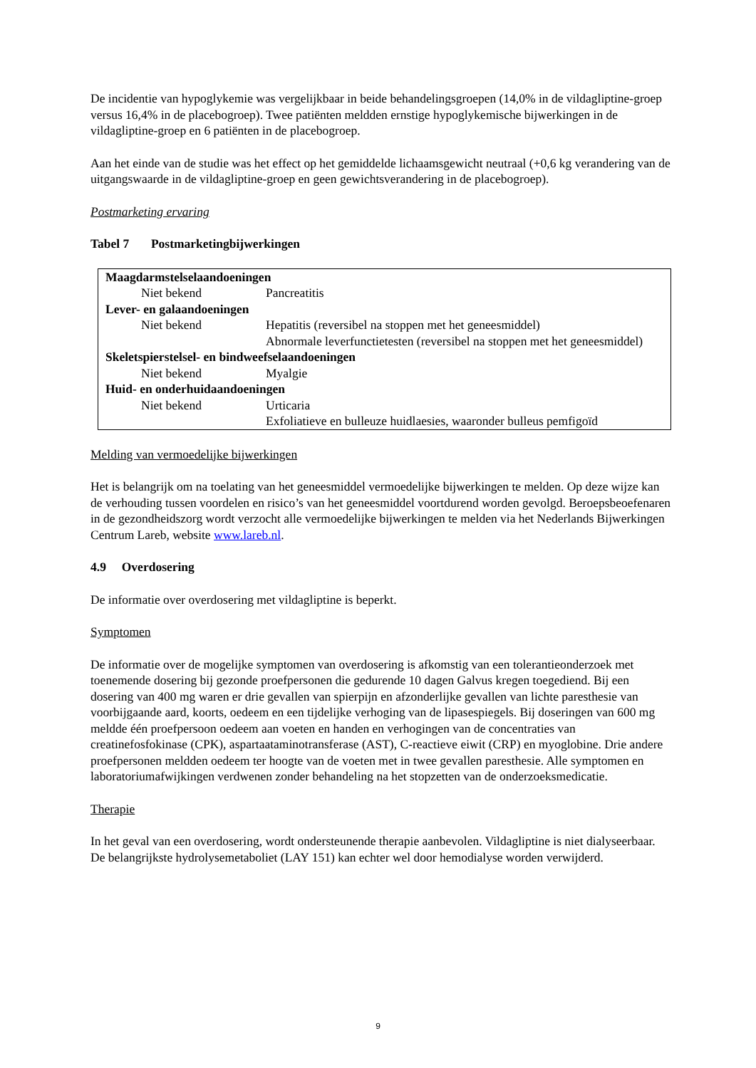De incidentie van hypoglykemie was vergelijkbaar in beide behandelingsgroepen (14,0% in de vildagliptine-groep versus 16,4% in de placebogroep). Twee patiënten meldden ernstige hypoglykemische bijwerkingen in de vildagliptine-groep en 6 patiënten in de placebogroep.
Aan het einde van de studie was het effect op het gemiddelde lichaamsgewicht neutraal (+0,6 kg verandering van de uitgangswaarde in de vildagliptine-groep en geen gewichtsverandering in de placebogroep).
Postmarketing ervaring
Tabel 7 Postmarketingbijwerkingen
| Maagdarmstelselaandoeningen | |
| Niet bekend | Pancreatitis |
| Lever- en galaandoeningen | |
| Niet bekend | Hepatitis (reversibel na stoppen met het geneesmiddel) Abnormale leverfunctietesten (reversibel na stoppen met het geneesmiddel) |
| Skeletspierstelsel- en bindweefselaandoeningen | |
| Niet bekend | Myalgie |
| Huid- en onderhuidaandoeningen | |
| Niet bekend | Urticaria Exfoliatieve en bulleuze huidlaesies, waaronder bulleus pemfigoïd |
Melding van vermoedelijke bijwerkingen
Het is belangrijk om na toelating van het geneesmiddel vermoedelijke bijwerkingen te melden. Op deze wijze kan de verhouding tussen voordelen en risico’s van het geneesmiddel voortdurend worden gevolgd. Beroepsbeoefenaren in de gezondheidszorg wordt verzocht alle vermoedelijke bijwerkingen te melden via het Nederlands Bijwerkingen Centrum Lareb, website www.lareb.nl.
4.9 Overdosering
De informatie over overdosering met vildagliptine is beperkt.
Symptomen
De informatie over de mogelijke symptomen van overdosering is afkomstig van een tolerantieonderzoek met toenemende dosering bij gezonde proefpersonen die gedurende 10 dagen Galvus kregen toegediend. Bij een dosering van 400 mg waren er drie gevallen van spierpijn en afzonderlijke gevallen van lichte paresthesie van voorbijgaande aard, koorts, oedeem en een tijdelijke verhoging van de lipasespiegels. Bij doseringen van 600 mg meldde één proefpersoon oedeem aan voeten en handen en verhogingen van de concentraties van creatinefosfokinase (CPK), aspartaataminotransferase (AST), C-reactieve eiwit (CRP) en myoglobine. Drie andere proefpersonen meldden oedeem ter hoogte van de voeten met in twee gevallen paresthesie. Alle symptomen en laboratoriumafwijkingen verdwenen zonder behandeling na het stopzetten van de onderzoeksmedicatie.
Therapie
In het geval van een overdosering, wordt ondersteunende therapie aanbevolen. Vildagliptine is niet dialyseerbaar. De belangrijkste hydrolysemetaboliet (LAY 151) kan echter wel door hemodialyse worden verwijderd.
9